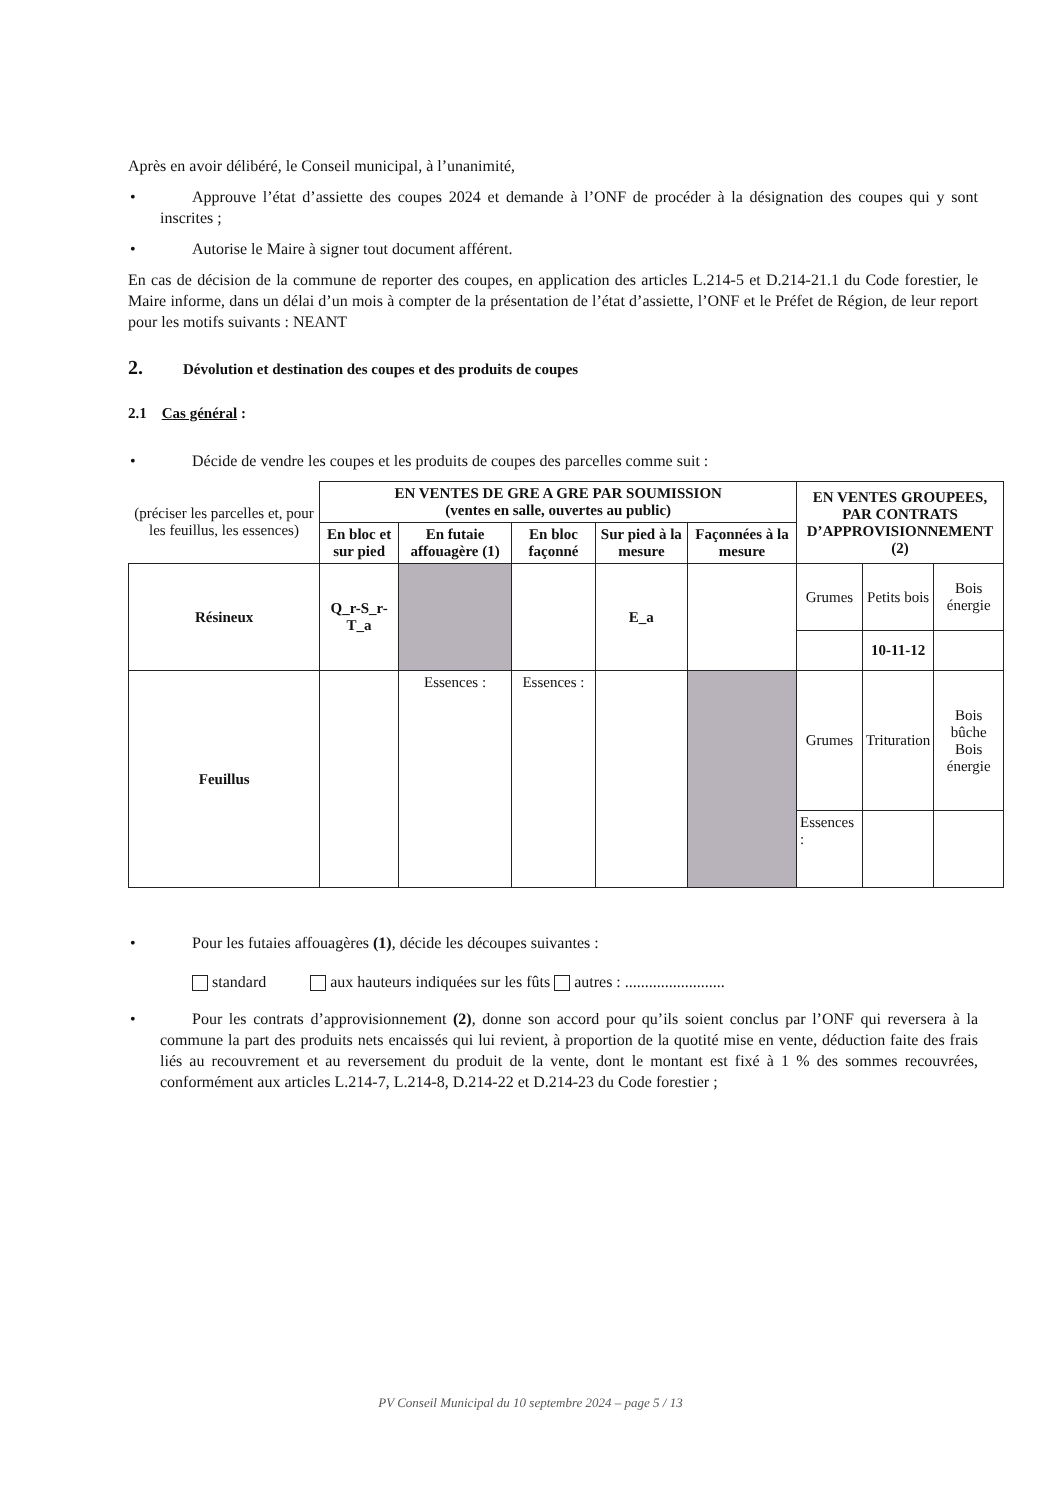Après en avoir délibéré, le Conseil municipal, à l’unanimité,
• Approuve l’état d’assiette des coupes 2024 et demande à l’ONF de procéder à la désignation des coupes qui y sont inscrites ;
• Autorise le Maire à signer tout document afférent.
En cas de décision de la commune de reporter des coupes, en application des articles L.214-5 et D.214-21.1 du Code forestier, le Maire informe, dans un délai d’un mois à compter de la présentation de l’état d’assiette, l’ONF et le Préfet de Région, de leur report pour les motifs suivants : NEANT
2. Dévolution et destination des coupes et des produits de coupes
2.1 Cas général :
• Décide de vendre les coupes et les produits de coupes des parcelles comme suit :
| (préciser les parcelles et, pour les feuillus, les essences) | EN VENTES DE GRE A GRE PAR SOUMISSION (ventes en salle, ouvertes au public) | | | | | EN VENTES GROUPEES, PAR CONTRATS D’APPROVISIONNEMENT (2) | | |
| | En bloc et sur pied | En futaie affouagère (1) | En bloc façonné | Sur pied à la mesure | Façonnées à la mesure | | | |
| Résineux | Q_r-S_r-T_a | | | E_a | | Grumes | Petits bois | Bois énergie |
| | | | | | | | 10-11-12 | |
| Feuillus | | Essences : | Essences : | | | Grumes | Trituration | Bois bûche Bois énergie |
| | | | | | | Essences : | | |
• Pour les futaies affouagères (1), décide les découpes suivantes :
standard aux hauteurs indiquées sur les fûts autres : .........................
• Pour les contrats d’approvisionnement (2), donne son accord pour qu’ils soient conclus par l’ONF qui reversera à la commune la part des produits nets encaissés qui lui revient, à proportion de la quotité mise en vente, déduction faite des frais liés au recouvrement et au reversement du produit de la vente, dont le montant est fixé à 1 % des sommes recouvrées, conformément aux articles L.214-7, L.214-8, D.214-22 et D.214-23 du Code forestier ;
PV Conseil Municipal du 10 septembre 2024 – page 5 / 13